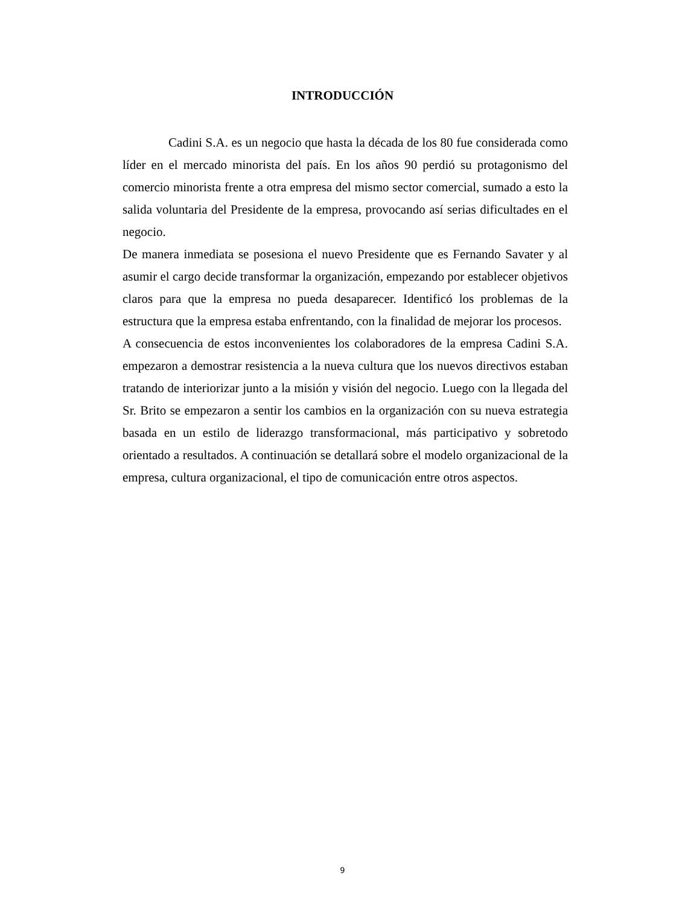INTRODUCCIÓN
Cadini S.A. es un negocio que hasta la década de los 80 fue considerada como líder en el mercado minorista del país. En los años 90 perdió su protagonismo del comercio minorista frente a otra empresa del mismo sector comercial, sumado a esto la salida voluntaria del Presidente de la empresa, provocando así serias dificultades en el negocio.
De manera inmediata se posesiona el nuevo Presidente que es Fernando Savater y al asumir el cargo decide transformar la organización, empezando por establecer objetivos claros para que la empresa no pueda desaparecer. Identificó los problemas de la estructura que la empresa estaba enfrentando, con la finalidad de mejorar los procesos.
A consecuencia de estos inconvenientes los colaboradores de la empresa Cadini S.A. empezaron a demostrar resistencia a la nueva cultura que los nuevos directivos estaban tratando de interiorizar junto a la misión y visión del negocio. Luego con la llegada del Sr. Brito se empezaron a sentir los cambios en la organización con su nueva estrategia basada en un estilo de liderazgo transformacional, más participativo y sobretodo orientado a resultados. A continuación se detallará sobre el modelo organizacional de la empresa, cultura organizacional, el tipo de comunicación entre otros aspectos.
9